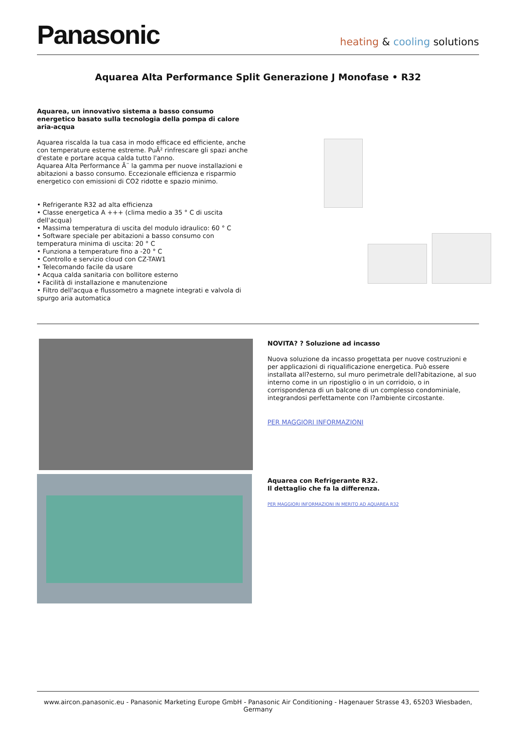Panasonic
heating & cooling solutions
Aquarea Alta Performance Split Generazione J Monofase • R32
Aquarea, un innovativo sistema a basso consumo energetico basato sulla tecnologia della pompa di calore aria-acqua
Aquarea riscalda la tua casa in modo efficace ed efficiente, anche con temperature esterne estreme. PuÃ² rinfrescare gli spazi anche d'estate e portare acqua calda tutto l'anno.
Aquarea Alta Performance Ã¨ la gamma per nuove installazioni e abitazioni a basso consumo. Eccezionale efficienza e risparmio energetico con emissioni di CO2 ridotte e spazio minimo.
• Refrigerante R32 ad alta efficienza
• Classe energetica A +++ (clima medio a 35 ° C di uscita dell'acqua)
• Massima temperatura di uscita del modulo idraulico: 60 ° C
• Software speciale per abitazioni a basso consumo con temperatura minima di uscita: 20 ° C
• Funziona a temperature fino a -20 ° C
• Controllo e servizio cloud con CZ-TAW1
• Telecomando facile da usare
• Acqua calda sanitaria con bollitore esterno
• Facilità di installazione e manutenzione
• Filtro dell'acqua e flussometro a magnete integrati e valvola di spurgo aria automatica
NOVITA? ? Soluzione ad incasso
Nuova soluzione da incasso progettata per nuove costruzioni e per applicazioni di riqualificazione energetica. Può essere installata all?esterno, sul muro perimetrale dell?abitazione, al suo interno come in un ripostiglio o in un corridoio, o in corrispondenza di un balcone di un complesso condominiale, integrandosi perfettamente con l?ambiente circostante.
PER MAGGIORI INFORMAZIONI
Aquarea con Refrigerante R32.
Il dettaglio che fa la differenza.
PER MAGGIORI INFORMAZIONI IN MERITO AD AQUAREA R32
www.aircon.panasonic.eu - Panasonic Marketing Europe GmbH - Panasonic Air Conditioning - Hagenauer Strasse 43, 65203 Wiesbaden, Germany